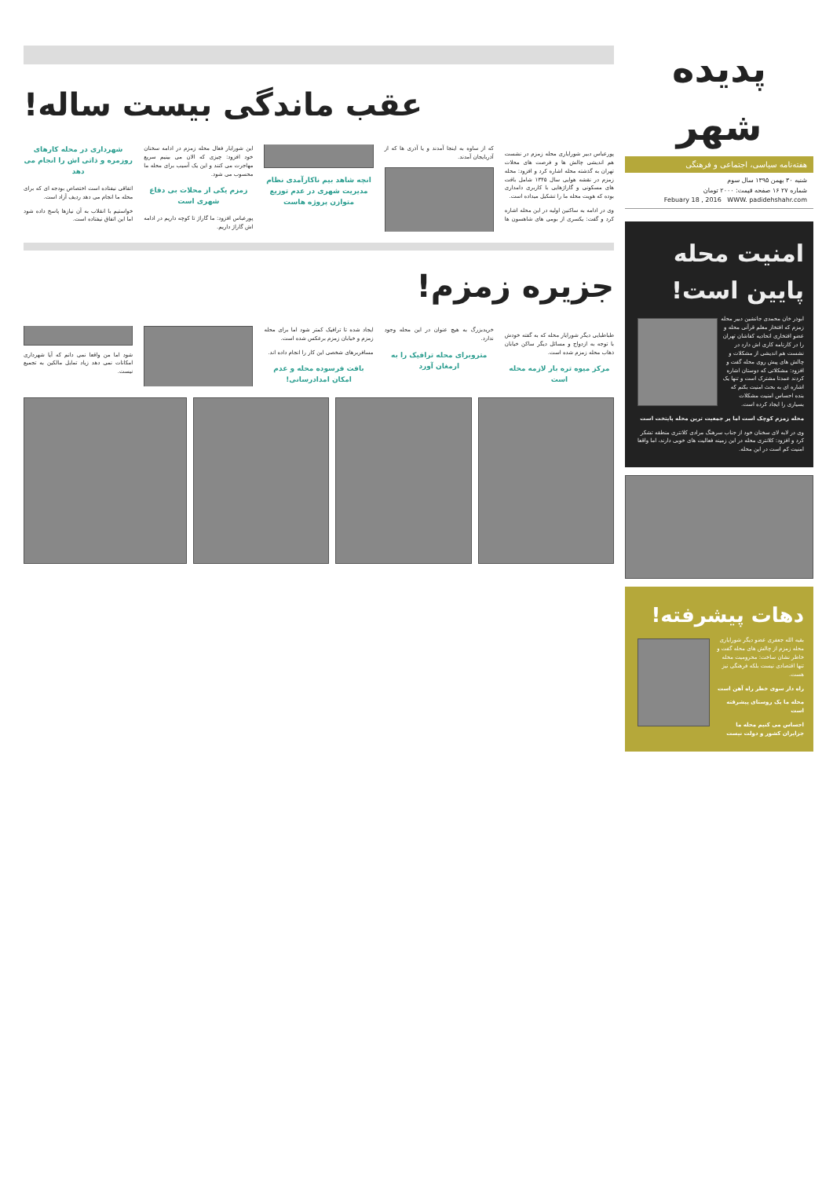پدیده شهر
هفته‌نامه سیاسی، اجتماعی و فرهنگی
شنبه ۳۰ بهمن ۱۳۹۵ سال سوم
شماره ۲۷ ۱۶ صفحه قیمت: ۲۰۰۰ تومان
Febuary 18 , 2016 WWW. padidehshahr.com
امنیت محله پایین است!
ابوذر خان محمدی جانشین دبیر محله زمزم که افتخار معلم قرآنی محله و عضو افتخاری اتحادیه کفاشان تهران را در کارنامه کاری اش دارد در نشست هم اندیشی از مشکلات و چالش های پیش روی محله گفت و افزود: مشکلاتی که دوستان اشاره کردند عمدتا مشترک است و تنها یک اشاره ای به بحث امنیت بکنم که بنده احساس امنیت مشکلات بسیاری را ایجاد کرده است.
محله زمزم کوچک است اما پر جمعیت ترین محله پایتخت است
وی در لابه لای سخنان خود از جناب سرهنگ مرادی کلانتری منطقه تشکر کرد و افزود: کلانتری محله در این زمینه فعالیت های خوبی دارند، اما واقعا امنیت کم است در این محله.
دهات پیشرفته!
بقیه الله جعفری عضو دیگر شورایاری محله زمزم از چالش های محله گفت و خاطر نشان ساخت: محرومیت محله تنها اقتصادی نیست بلکه فرهنگی نیز هست.
راه دار سوی خطر راه آهن است
محله ما یک روستای پیشرفته است
احساس می کنیم محله ما جزایران کشور و دولت نیست
عقب ماندگی بیست ساله!
پورعباس دبیر شورایاری محله زمزم در نشست هم اندیشی چالش ها و فرصت های محلات تهران به گذشته محله اشاره کرد و افزود: محله زمزم در نقشه هوایی سال ۱۳۴۵ شامل بافت های مسکونی و گاراژهایی با کاربری دامداری بوده که هویت محله ما را تشکیل میداده است.
وی در ادامه به ساکنین اولیه در این محله اشاره کرد و گفت: یکسری از بومی های شاهسون ها که از ساوه به اینجا آمدند و یا آذری ها که از آذربایجان آمدند.
انچه شاهد بیم ناکارآمدی نظام مدیریت شهری در عدم توزیع متوازن پروژه هاست
این شورایار فعال محله زمزم در ادامه سخنان خود افزود: چیزی که الان می بینیم سریع مهاجرت می کنند و این یک آسیب برای محله ما محسوب می شود.
زمزم یکی از محلات بی دفاع شهری است
پورعباس افزود: ما گاراژ تا کوچه داریم در ادامه اش گاراژ داریم.
شهرداری در محله کارهای روزمره و ذاتی اش را انجام می دهد
اتفاقی نیفتاده است اختصاص بودجه ای که برای محله ما انجام می دهد ردیف آزاد است.
خواستیم با انقلاب به آن نیازها پاسخ داده شود اما این اتفاق نیفتاده است.
جزیره زمزم!
طباطبایی دیگر شورایار محله که به گفته خودش با توجه به ازدواج و مسائل دیگر ساکن خیابان ذهاب محله زمزم شده است.
مرکز میوه تره بار لازمه محله است
خریدبزرگ به هیچ عنوان در این محله وجود ندارد.
متروبرای محله ترافیک را به ارمغان آورد
ایجاد شده تا ترافیک کمتر شود اما برای محله زمزم و خیابان زمزم برعکس شده است.
مسافربرهای شخصی این کار را انجام داده اند.
بافت فرسوده محله و عدم امکان امدادرسانی!
شود اما من واقعا نمی دانم که آیا شهرداری امکانات نمی دهد زیاد تمایل مالکین به تجمیع نیست.